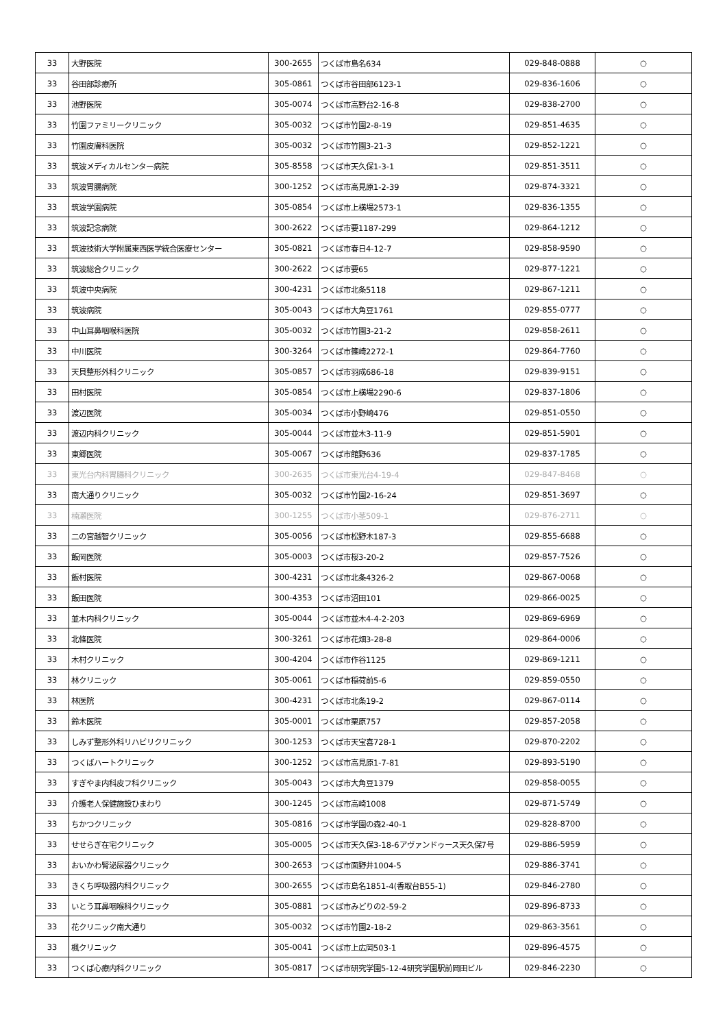| 33 | 大野医院 | 300-2655 | つくば市島名634 | 029-848-0888 | ○ |
| 33 | 谷田部診療所 | 305-0861 | つくば市谷田部6123-1 | 029-836-1606 | ○ |
| 33 | 池野医院 | 305-0074 | つくば市高野台2-16-8 | 029-838-2700 | ○ |
| 33 | 竹園ファミリークリニック | 305-0032 | つくば市竹園2-8-19 | 029-851-4635 | ○ |
| 33 | 竹園皮膚科医院 | 305-0032 | つくば市竹園3-21-3 | 029-852-1221 | ○ |
| 33 | 筑波メディカルセンター病院 | 305-8558 | つくば市天久保1-3-1 | 029-851-3511 | ○ |
| 33 | 筑波胃腸病院 | 300-1252 | つくば市高見原1-2-39 | 029-874-3321 | ○ |
| 33 | 筑波学園病院 | 305-0854 | つくば市上横場2573-1 | 029-836-1355 | ○ |
| 33 | 筑波記念病院 | 300-2622 | つくば市要1187-299 | 029-864-1212 | ○ |
| 33 | 筑波技術大学附属東西医学統合医療センター | 305-0821 | つくば市春日4-12-7 | 029-858-9590 | ○ |
| 33 | 筑波総合クリニック | 300-2622 | つくば市要65 | 029-877-1221 | ○ |
| 33 | 筑波中央病院 | 300-4231 | つくば市北条5118 | 029-867-1211 | ○ |
| 33 | 筑波病院 | 305-0043 | つくば市大角豆1761 | 029-855-0777 | ○ |
| 33 | 中山耳鼻咽喉科医院 | 305-0032 | つくば市竹園3-21-2 | 029-858-2611 | ○ |
| 33 | 中川医院 | 300-3264 | つくば市篠崎2272-1 | 029-864-7760 | ○ |
| 33 | 天貝整形外科クリニック | 305-0857 | つくば市羽成686-18 | 029-839-9151 | ○ |
| 33 | 田村医院 | 305-0854 | つくば市上横場2290-6 | 029-837-1806 | ○ |
| 33 | 渡辺医院 | 305-0034 | つくば市小野崎476 | 029-851-0550 | ○ |
| 33 | 渡辺内科クリニック | 305-0044 | つくば市並木3-11-9 | 029-851-5901 | ○ |
| 33 | 東郷医院 | 305-0067 | つくば市館野636 | 029-837-1785 | ○ |
| 33 | 東光台内科胃腸科クリニック | 300-2635 | つくば市東光台4-19-4 | 029-847-8468 | ○ |
| 33 | 南大通りクリニック | 305-0032 | つくば市竹園2-16-24 | 029-851-3697 | ○ |
| 33 | 楠瀬医院 | 300-1255 | つくば市小茎509-1 | 029-876-2711 | ○ |
| 33 | 二の宮越智クリニック | 305-0056 | つくば市松野木187-3 | 029-855-6688 | ○ |
| 33 | 飯岡医院 | 305-0003 | つくば市桜3-20-2 | 029-857-7526 | ○ |
| 33 | 飯村医院 | 300-4231 | つくば市北条4326-2 | 029-867-0068 | ○ |
| 33 | 飯田医院 | 300-4353 | つくば市沼田101 | 029-866-0025 | ○ |
| 33 | 並木内科クリニック | 305-0044 | つくば市並木4-4-2-203 | 029-869-6969 | ○ |
| 33 | 北條医院 | 300-3261 | つくば市花畑3-28-8 | 029-864-0006 | ○ |
| 33 | 木村クリニック | 300-4204 | つくば市作谷1125 | 029-869-1211 | ○ |
| 33 | 林クリニック | 305-0061 | つくば市稲荷前5-6 | 029-859-0550 | ○ |
| 33 | 林医院 | 300-4231 | つくば市北条19-2 | 029-867-0114 | ○ |
| 33 | 鈴木医院 | 305-0001 | つくば市栗原757 | 029-857-2058 | ○ |
| 33 | しみず整形外科リハビリクリニック | 300-1253 | つくば市天宝喜728-1 | 029-870-2202 | ○ |
| 33 | つくばハートクリニック | 300-1252 | つくば市高見原1-7-81 | 029-893-5190 | ○ |
| 33 | すぎやま内科皮フ科クリニック | 305-0043 | つくば市大角豆1379 | 029-858-0055 | ○ |
| 33 | 介護老人保健施設ひまわり | 300-1245 | つくば市高崎1008 | 029-871-5749 | ○ |
| 33 | ちかつクリニック | 305-0816 | つくば市学園の森2-40-1 | 029-828-8700 | ○ |
| 33 | せせらぎ在宅クリニック | 305-0005 | つくば市天久保3-18-6アヴァンドゥース天久保7号 | 029-886-5959 | ○ |
| 33 | おいかわ腎泌尿器クリニック | 300-2653 | つくば市面野井1004-5 | 029-886-3741 | ○ |
| 33 | きくち呼吸器内科クリニック | 300-2655 | つくば市島名1851-4(香取台B55-1) | 029-846-2780 | ○ |
| 33 | いとう耳鼻咽喉科クリニック | 305-0881 | つくば市みどりの2-59-2 | 029-896-8733 | ○ |
| 33 | 花クリニック南大通り | 305-0032 | つくば市竹園2-18-2 | 029-863-3561 | ○ |
| 33 | 楓クリニック | 305-0041 | つくば市上広岡503-1 | 029-896-4575 | ○ |
| 33 | つくば心療内科クリニック | 305-0817 | つくば市研究学園5-12-4研究学園駅前岡田ビル | 029-846-2230 | ○ |